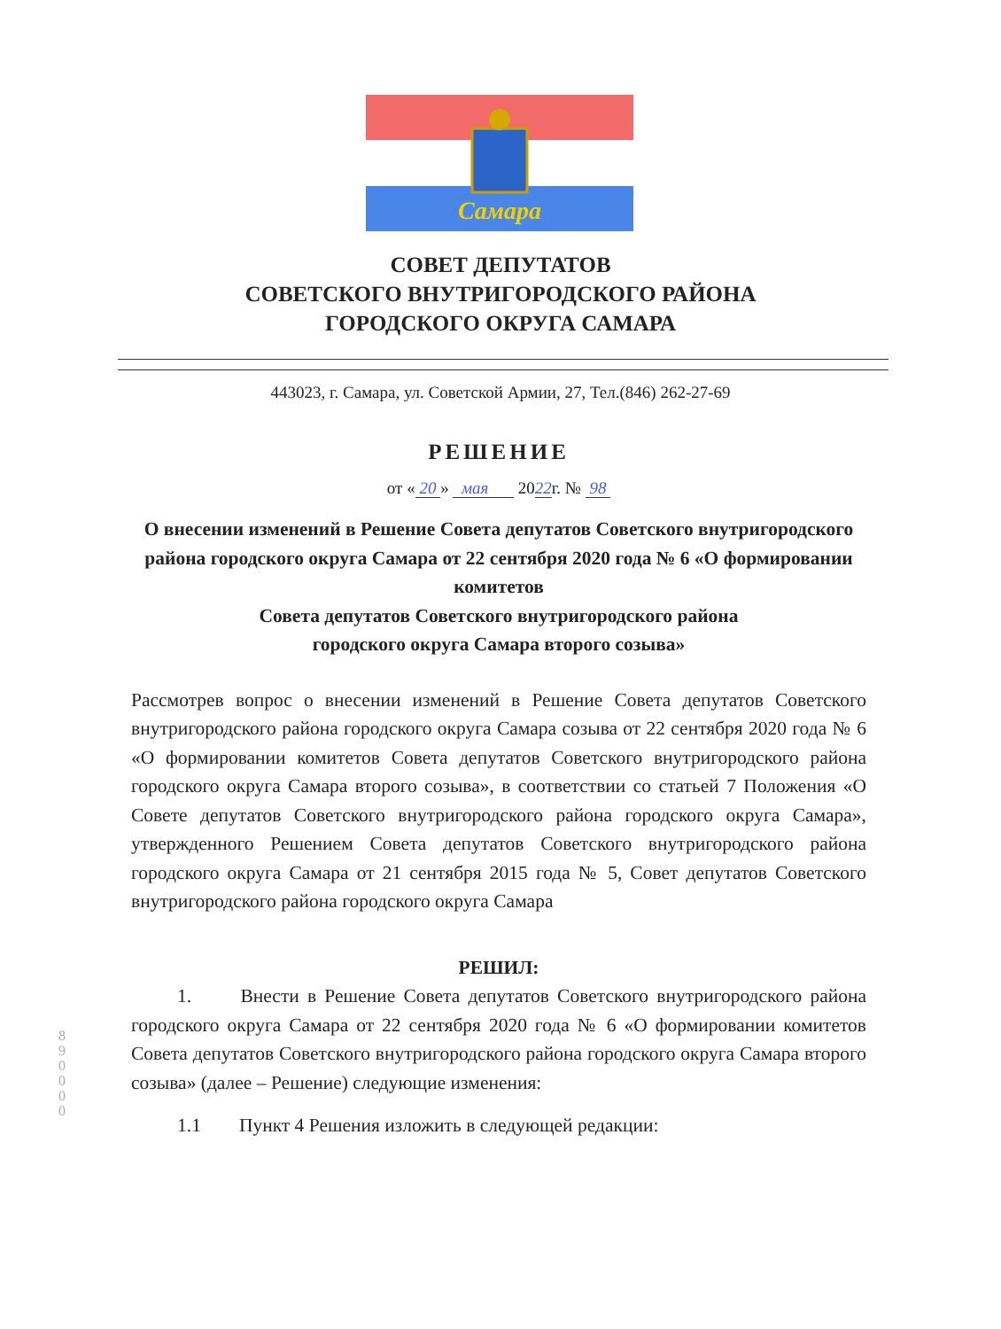Самара
СОВЕТ ДЕПУТАТОВ
СОВЕТСКОГО ВНУТРИГОРОДСКОГО РАЙОНА
ГОРОДСКОГО ОКРУГА САМАРА
443023, г. Самара, ул. Советской Армии, 27, Тел.(846) 262-27-69
РЕШЕНИЕ
от « 20 » мая 2022г. № 98
О внесении изменений в Решение Совета депутатов Советского внутригородского района городского округа Самара от 22 сентября 2020 года № 6 «О формировании комитетов
Совета депутатов Советского внутригородского района
городского округа Самара второго созыва»
Рассмотрев вопрос о внесении изменений в Решение Совета депутатов Советского внутригородского района городского округа Самара созыва от 22 сентября 2020 года № 6 «О формировании комитетов Совета депутатов Советского внутригородского района городского округа Самара второго созыва», в соответствии со статьей 7 Положения «О Совете депутатов Советского внутригородского района городского округа Самара», утвержденного Решением Совета депутатов Советского внутригородского района городского округа Самара от 21 сентября 2015 года № 5, Совет депутатов Советского внутригородского района городского округа Самара
РЕШИЛ:
1. Внести в Решение Совета депутатов Советского внутригородского района городского округа Самара от 22 сентября 2020 года № 6 «О формировании комитетов Совета депутатов Советского внутригородского района городского округа Самара второго созыва» (далее – Решение) следующие изменения:
1.1 Пункт 4 Решения изложить в следующей редакции:
8 9 0 0 0 0